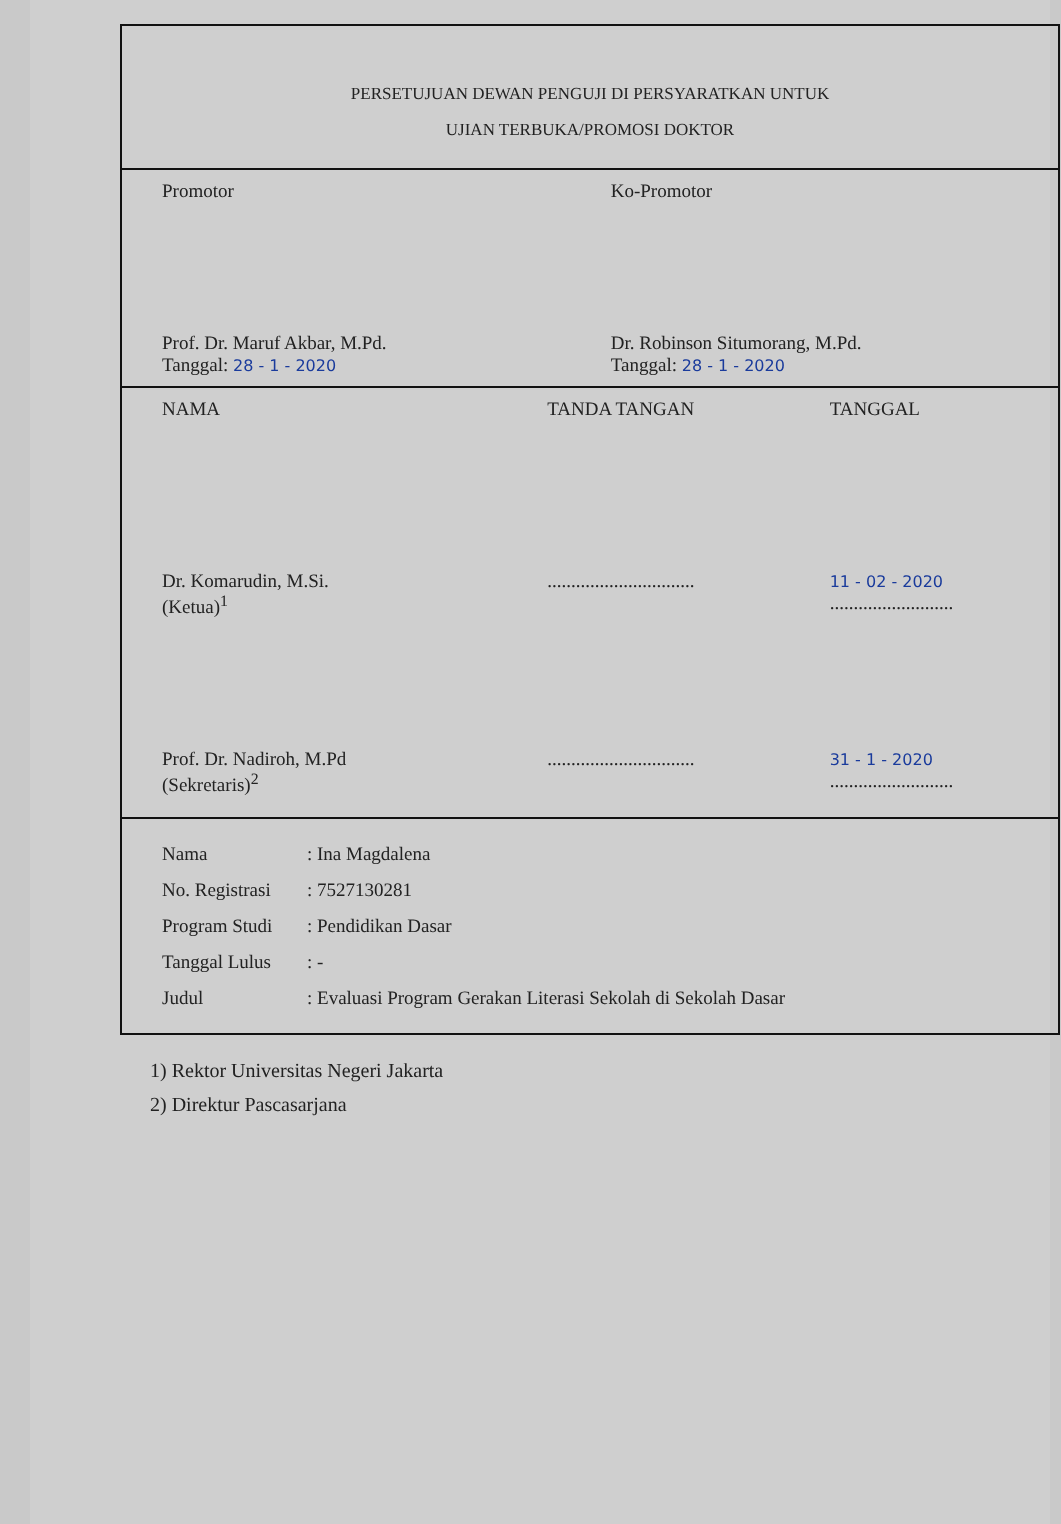| PERSETUJUAN DEWAN PENGUJI DI PERSYARATKAN UNTUK UJIAN TERBUKA/PROMOSI DOKTOR | |
| Promotor Prof. Dr. Maruf Akbar, M.Pd. Tanggal: 28 - 1 - 2020 | Ko-Promotor Dr. Robinson Situmorang, M.Pd. Tanggal: 28 - 1 - 2020 |
| NAMA TANDA TANGAN TANGGAL Dr. Komarudin, M.Si. (Ketua)<sup>1</sup> ............................... 11 - 02 - 2020 .......................... Prof. Dr. Nadiroh, M.Pd (Sekretaris)<sup>2</sup> ............................... 31 - 1 - 2020 .......................... | |
| Nama : Ina Magdalena No. Registrasi : 7527130281 Program Studi : Pendidikan Dasar Tanggal Lulus : - Judul : Evaluasi Program Gerakan Literasi Sekolah di Sekolah Dasar | |
1) Rektor Universitas Negeri Jakarta
2) Direktur Pascasarjana